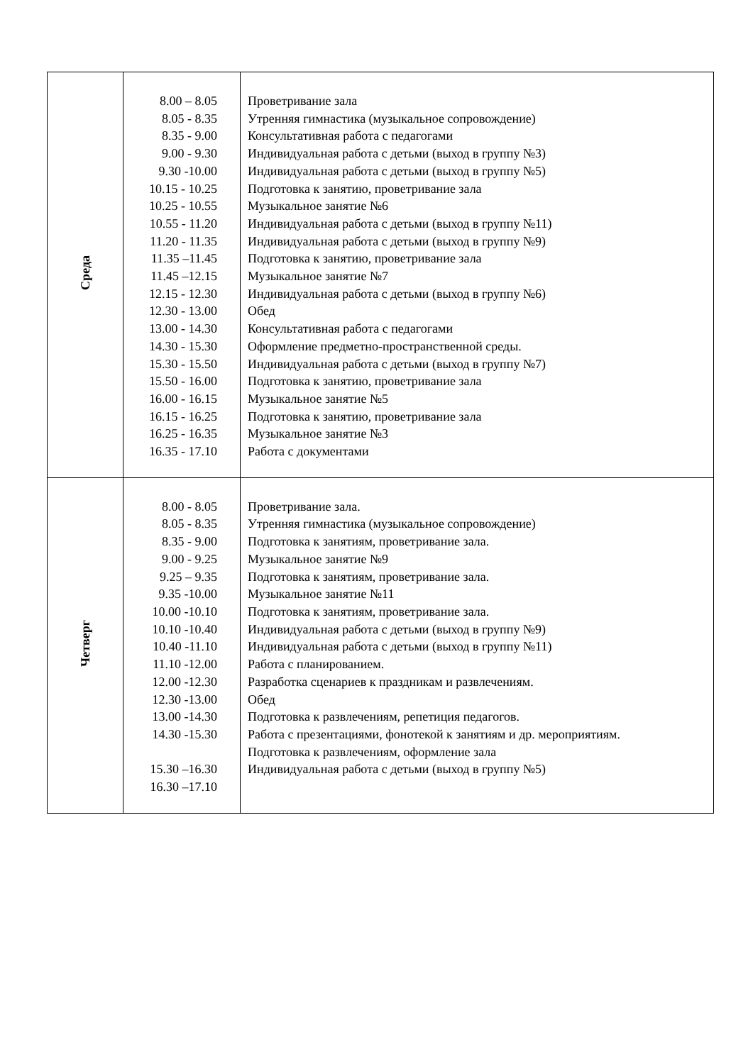| Среда | 8.00 – 8.05 8.05 - 8.35 8.35 - 9.00 9.00 - 9.30 9.30 -10.00 10.15 - 10.25 10.25 - 10.55 10.55 - 11.20 11.20 - 11.35 11.35 –11.45 11.45 –12.15 12.15 - 12.30 12.30 - 13.00 13.00 - 14.30 14.30 - 15.30 15.30 - 15.50 15.50 - 16.00 16.00 - 16.15 16.15 - 16.25 16.25 - 16.35 16.35 - 17.10 | Проветривание зала Утренняя гимнастика (музыкальное сопровождение) Консультативная работа с педагогами Индивидуальная работа с детьми (выход в группу №3) Индивидуальная работа с детьми (выход в группу №5) Подготовка к занятию, проветривание зала Музыкальное занятие №6 Индивидуальная работа с детьми (выход в группу №11) Индивидуальная работа с детьми (выход в группу №9) Подготовка к занятию, проветривание зала Музыкальное занятие №7 Индивидуальная работа с детьми (выход в группу №6) Обед Консультативная работа с педагогами Оформление предметно-пространственной среды. Индивидуальная работа с детьми (выход в группу №7) Подготовка к занятию, проветривание зала Музыкальное занятие №5 Подготовка к занятию, проветривание зала Музыкальное занятие №3 Работа с документами |
| Четверг | 8.00 - 8.05 8.05 - 8.35 8.35 - 9.00 9.00 - 9.25 9.25 – 9.35 9.35 -10.00 10.00 -10.10 10.10 -10.40 10.40 -11.10 11.10 -12.00 12.00 -12.30 12.30 -13.00 13.00 -14.30 14.30 -15.30 15.30 –16.30 16.30 –17.10 | Проветривание зала. Утренняя гимнастика (музыкальное сопровождение) Подготовка к занятиям, проветривание зала. Музыкальное занятие №9 Подготовка к занятиям, проветривание зала. Музыкальное занятие №11 Подготовка к занятиям, проветривание зала. Индивидуальная работа с детьми (выход в группу №9) Индивидуальная работа с детьми (выход в группу №11) Работа с планированием. Разработка сценариев к праздникам и развлечениям. Обед Подготовка к развлечениям, репетиция педагогов. Работа с презентациями, фонотекой к занятиям и др. мероприятиям. Подготовка к развлечениям, оформление зала Индивидуальная работа с детьми (выход в группу №5) |